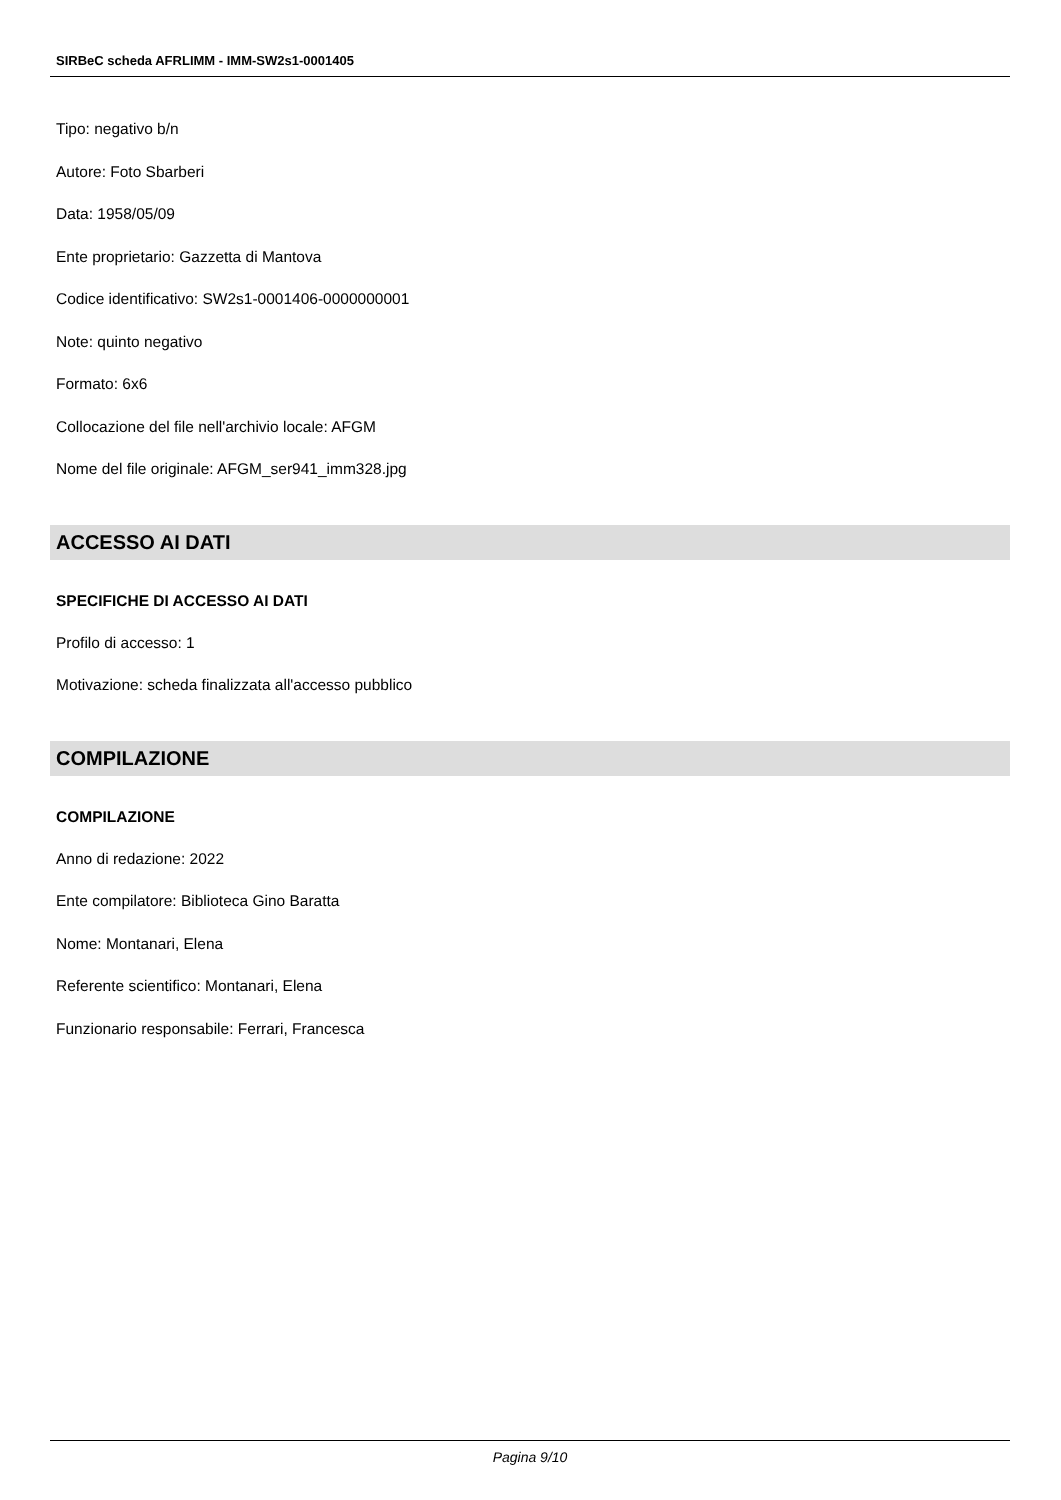SIRBeC scheda AFRLIMM - IMM-SW2s1-0001405
Tipo: negativo b/n
Autore: Foto Sbarberi
Data: 1958/05/09
Ente proprietario: Gazzetta di Mantova
Codice identificativo: SW2s1-0001406-0000000001
Note: quinto negativo
Formato: 6x6
Collocazione del file nell'archivio locale: AFGM
Nome del file originale: AFGM_ser941_imm328.jpg
ACCESSO AI DATI
SPECIFICHE DI ACCESSO AI DATI
Profilo di accesso: 1
Motivazione: scheda finalizzata all'accesso pubblico
COMPILAZIONE
COMPILAZIONE
Anno di redazione: 2022
Ente compilatore: Biblioteca Gino Baratta
Nome: Montanari, Elena
Referente scientifico: Montanari, Elena
Funzionario responsabile: Ferrari, Francesca
Pagina 9/10